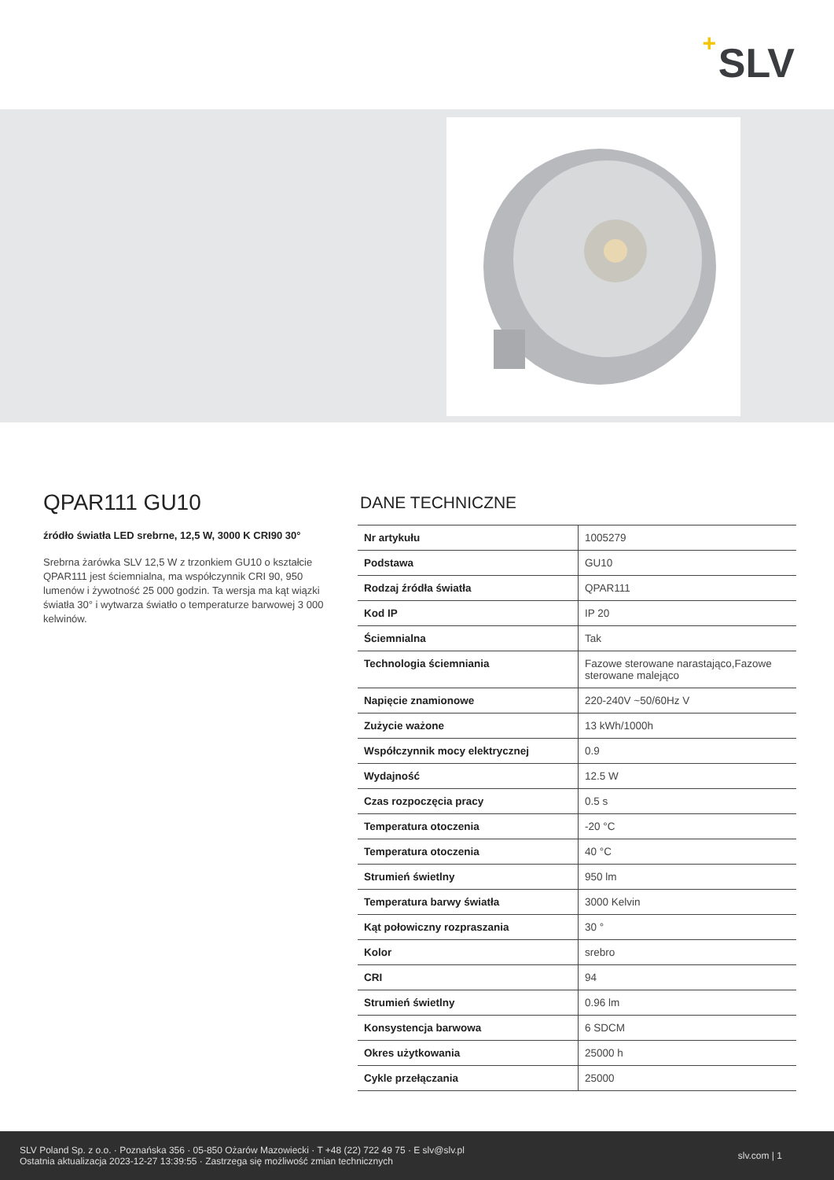+ SLV
QPAR111 GU10
źródło światła LED srebrne, 12,5 W, 3000 K CRI90 30°
Srebrna żarówka SLV 12,5 W z trzonkiem GU10 o kształcie QPAR111 jest ściemnialna, ma współczynnik CRI 90, 950 lumenów i żywotność 25 000 godzin. Ta wersja ma kąt wiązki światła 30° i wytwarza światło o temperaturze barwowej 3 000 kelwinów.
DANE TECHNICZNE
| Nr artykułu | 1005279 |
| Podstawa | GU10 |
| Rodzaj źródła światła | QPAR111 |
| Kod IP | IP 20 |
| Ściemnialna | Tak |
| Technologia ściemniania | Fazowe sterowane narastająco,Fazowe sterowane malejąco |
| Napięcie znamionowe | 220-240V ~50/60Hz V |
| Zużycie ważone | 13 kWh/1000h |
| Współczynnik mocy elektrycznej | 0.9 |
| Wydajność | 12.5 W |
| Czas rozpoczęcia pracy | 0.5 s |
| Temperatura otoczenia | -20 °C |
| Temperatura otoczenia | 40 °C |
| Strumień świetlny | 950 lm |
| Temperatura barwy światła | 3000 Kelvin |
| Kąt połowiczny rozpraszania | 30 ° |
| Kolor | srebro |
| CRI | 94 |
| Strumień świetlny | 0.96 lm |
| Konsystencja barwowa | 6 SDCM |
| Okres użytkowania | 25000 h |
| Cykle przełączania | 25000 |
SLV Poland Sp. z o.o. · Poznańska 356 · 05-850 Ożarów Mazowiecki · T +48 (22) 722 49 75 · E slv@slv.pl
Ostatnia aktualizacja 2023-12-27 13:39:55 · Zastrzega się możliwość zmian technicznych
slv.com | 1